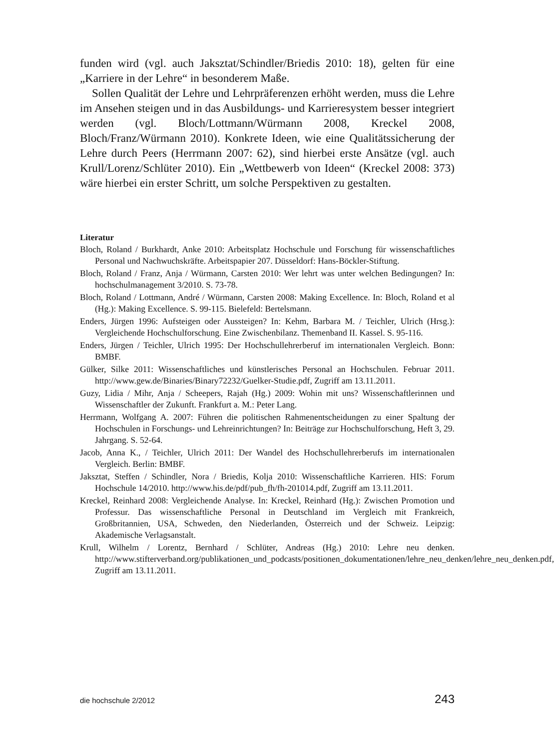funden wird (vgl. auch Jaksztat/Schindler/Briedis 2010: 18), gelten für eine „Karriere in der Lehre“ in besonderem Maße.
Sollen Qualität der Lehre und Lehrpräferenzen erhöht werden, muss die Lehre im Ansehen steigen und in das Ausbildungs- und Karrieresystem besser integriert werden (vgl. Bloch/Lottmann/Würmann 2008, Kreckel 2008, Bloch/Franz/Würmann 2010). Konkrete Ideen, wie eine Qualitätssicherung der Lehre durch Peers (Herrmann 2007: 62), sind hierbei erste Ansätze (vgl. auch Krull/Lorenz/Schlüter 2010). Ein „Wettbewerb von Ideen“ (Kreckel 2008: 373) wäre hierbei ein erster Schritt, um solche Perspektiven zu gestalten.
Literatur
Bloch, Roland / Burkhardt, Anke 2010: Arbeitsplatz Hochschule und Forschung für wissenschaftliches Personal und Nachwuchskräfte. Arbeitspapier 207. Düsseldorf: Hans-Böckler-Stiftung.
Bloch, Roland / Franz, Anja / Würmann, Carsten 2010: Wer lehrt was unter welchen Bedingungen? In: hochschulmanagement 3/2010. S. 73-78.
Bloch, Roland / Lottmann, André / Würmann, Carsten 2008: Making Excellence. In: Bloch, Roland et al (Hg.): Making Excellence. S. 99-115. Bielefeld: Bertelsmann.
Enders, Jürgen 1996: Aufsteigen oder Aussteigen? In: Kehm, Barbara M. / Teichler, Ulrich (Hrsg.): Vergleichende Hochschulforschung. Eine Zwischenbilanz. Themenband II. Kassel. S. 95-116.
Enders, Jürgen / Teichler, Ulrich 1995: Der Hochschullehrerberuf im internationalen Vergleich. Bonn: BMBF.
Gülker, Silke 2011: Wissenschaftliches und künstlerisches Personal an Hochschulen. Februar 2011. http://www.gew.de/Binaries/Binary72232/Guelker-Studie.pdf, Zugriff am 13.11.2011.
Guzy, Lidia / Mihr, Anja / Scheepers, Rajah (Hg.) 2009: Wohin mit uns? Wissenschaftlerinnen und Wissenschaftler der Zukunft. Frankfurt a. M.: Peter Lang.
Herrmann, Wolfgang A. 2007: Führen die politischen Rahmenentscheidungen zu einer Spaltung der Hochschulen in Forschungs- und Lehreinrichtungen? In: Beiträge zur Hochschulforschung, Heft 3, 29. Jahrgang. S. 52-64.
Jacob, Anna K., / Teichler, Ulrich 2011: Der Wandel des Hochschullehrerberufs im internationalen Vergleich. Berlin: BMBF.
Jaksztat, Steffen / Schindler, Nora / Briedis, Kolja 2010: Wissenschaftliche Karrieren. HIS: Forum Hochschule 14/2010. http://www.his.de/pdf/pub_fh/fh-201014.pdf, Zugriff am 13.11.2011.
Kreckel, Reinhard 2008: Vergleichende Analyse. In: Kreckel, Reinhard (Hg.): Zwischen Promotion und Professur. Das wissenschaftliche Personal in Deutschland im Vergleich mit Frankreich, Großbritannien, USA, Schweden, den Niederlanden, Österreich und der Schweiz. Leipzig: Akademische Verlagsanstalt.
Krull, Wilhelm / Lorentz, Bernhard / Schlüter, Andreas (Hg.) 2010: Lehre neu denken. http://www.stifterverband.org/publikationen_und_podcasts/positionen_dokumentationen/lehre_neu_denken/lehre_neu_denken.pdf, Zugriff am 13.11.2011.
die hochschule 2/2012 243